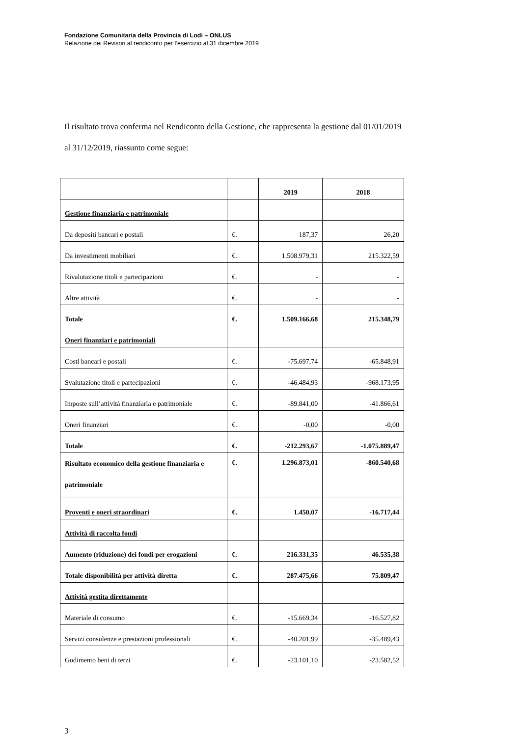Fondazione Comunitaria della Provincia di Lodi – ONLUS
Relazione dei Revisori al rendiconto per l’esercizio al 31 dicembre 2019
Il risultato trova conferma nel Rendiconto della Gestione, che rappresenta la gestione dal 01/01/2019 al 31/12/2019, riassunto come segue:
| | | 2019 | 2018 |
| --- | --- | --- | --- |
| Gestione finanziaria e patrimoniale | | | |
| Da depositi bancari e postali | €. | 187,37 | 26,20 |
| Da investimenti mobiliari | €. | 1.508.979,31 | 215.322,59 |
| Rivalutazione titoli e partecipazioni | €. | - | - |
| Altre attività | €. | - | - |
| Totale | €. | 1.509.166,68 | 215.348,79 |
| Oneri finanziari e patrimoniali | | | |
| Costi bancari e postali | €. | -75.697,74 | -65.848,91 |
| Svalutazione titoli e partecipazioni | €. | -46.484,93 | -968.173,95 |
| Imposte sull’attività finanziaria e patrimoniale | €. | -89.841,00 | -41.866,61 |
| Oneri finanziari | €. | -0,00 | -0,00 |
| Totale | €. | -212.293,67 | -1.075.889,47 |
| Risultato economico della gestione finanziaria e patrimoniale | €. | 1.296.873,01 | -860.540,68 |
| Proventi e oneri straordinari | €. | 1.450,07 | -16.717,44 |
| Attività di raccolta fondi | | | |
| Aumento (riduzione) dei fondi per erogazioni | €. | 216.331,35 | 46.535,38 |
| Totale disponibilità per attività diretta | €. | 287.475,66 | 75.809,47 |
| Attività gestita direttamente | | | |
| Materiale di consumo | €. | -15.669,34 | -16.527,82 |
| Servizi consulenze e prestazioni professionali | €. | -40.201,99 | -35.489,43 |
| Godimento beni di terzi | €. | -23.101,10 | -23.582,52 |
3